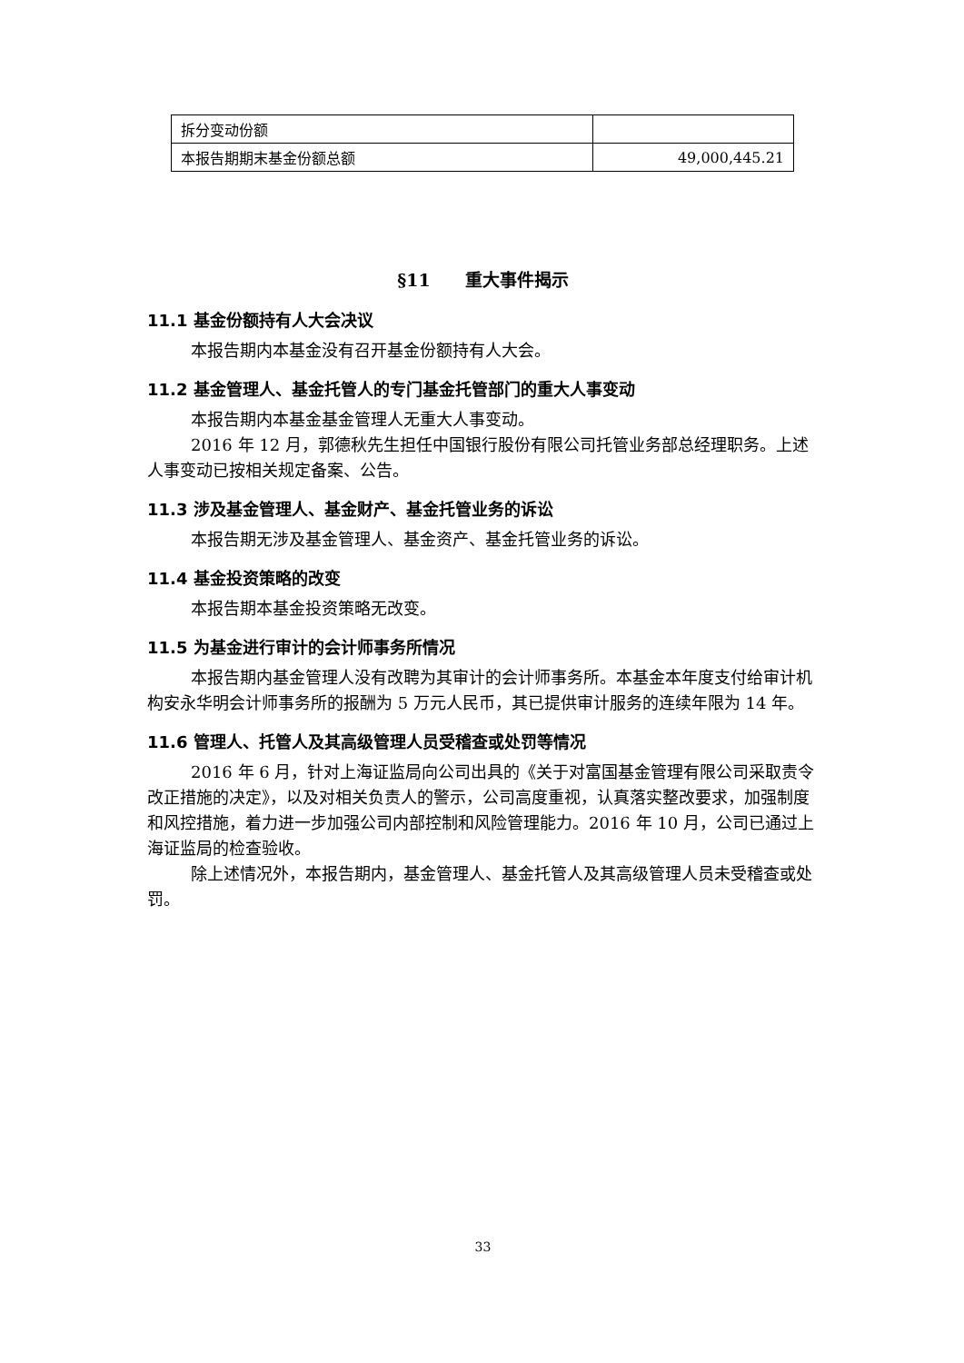| 拆分变动份额 | |
| 本报告期期末基金份额总额 | 49,000,445.21 |
§11　　重大事件揭示
11.1 基金份额持有人大会决议
本报告期内本基金没有召开基金份额持有人大会。
11.2 基金管理人、基金托管人的专门基金托管部门的重大人事变动
本报告期内本基金基金管理人无重大人事变动。
2016 年 12 月，郭德秋先生担任中国银行股份有限公司托管业务部总经理职务。上述人事变动已按相关规定备案、公告。
11.3 涉及基金管理人、基金财产、基金托管业务的诉讼
本报告期无涉及基金管理人、基金资产、基金托管业务的诉讼。
11.4 基金投资策略的改变
本报告期本基金投资策略无改变。
11.5 为基金进行审计的会计师事务所情况
本报告期内基金管理人没有改聘为其审计的会计师事务所。本基金本年度支付给审计机构安永华明会计师事务所的报酬为 5 万元人民币，其已提供审计服务的连续年限为 14 年。
11.6 管理人、托管人及其高级管理人员受稽查或处罚等情况
2016 年 6 月，针对上海证监局向公司出具的《关于对富国基金管理有限公司采取责令改正措施的决定》，以及对相关负责人的警示，公司高度重视，认真落实整改要求，加强制度和风控措施，着力进一步加强公司内部控制和风险管理能力。2016 年 10 月，公司已通过上海证监局的检查验收。
除上述情况外，本报告期内，基金管理人、基金托管人及其高级管理人员未受稽查或处罚。
33